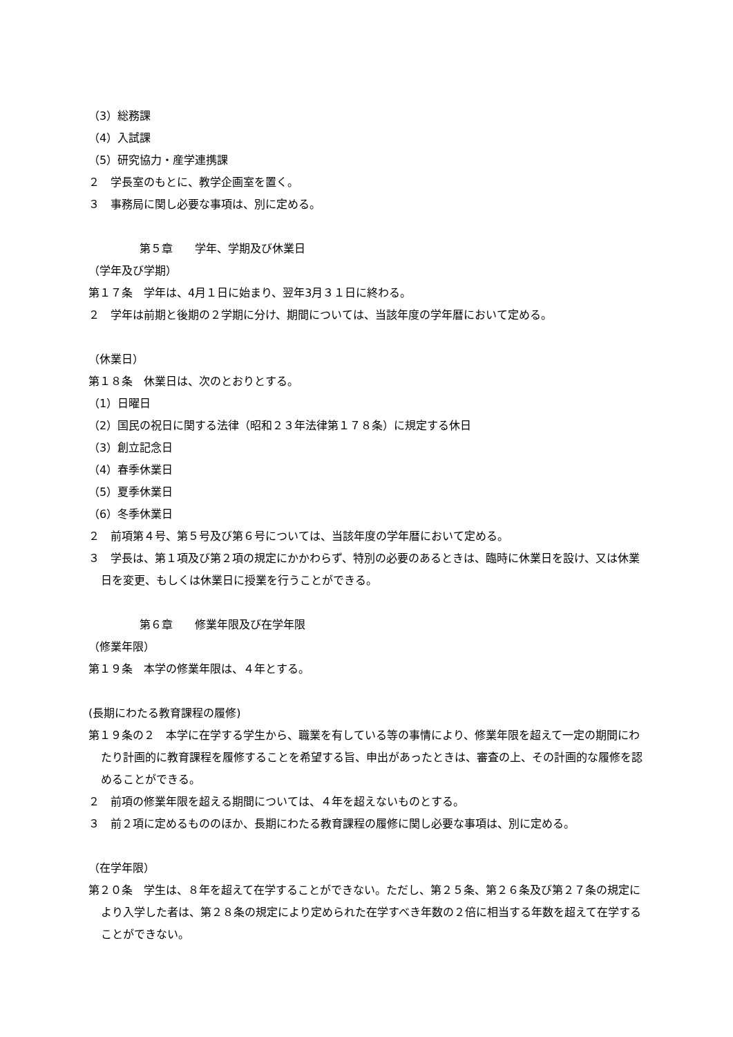（3）総務課
（4）入試課
（5）研究協力・産学連携課
２　学長室のもとに、教学企画室を置く。
３　事務局に関し必要な事項は、別に定める。
第５章　　学年、学期及び休業日
（学年及び学期）
第１７条　学年は、4月１日に始まり、翌年3月３１日に終わる。
２　学年は前期と後期の２学期に分け、期間については、当該年度の学年暦において定める。
（休業日）
第１８条　休業日は、次のとおりとする。
（1）日曜日
（2）国民の祝日に関する法律（昭和２３年法律第１７８条）に規定する休日
（3）創立記念日
（4）春季休業日
（5）夏季休業日
（6）冬季休業日
２　前項第４号、第５号及び第６号については、当該年度の学年暦において定める。
３　学長は、第１項及び第２項の規定にかかわらず、特別の必要のあるときは、臨時に休業日を設け、又は休業日を変更、もしくは休業日に授業を行うことができる。
第６章　　修業年限及び在学年限
（修業年限）
第１９条　本学の修業年限は、４年とする。
(長期にわたる教育課程の履修)
第１９条の２　本学に在学する学生から、職業を有している等の事情により、修業年限を超えて一定の期間にわたり計画的に教育課程を履修することを希望する旨、申出があったときは、審査の上、その計画的な履修を認めることができる。
２　前項の修業年限を超える期間については、４年を超えないものとする。
３　前２項に定めるもののほか、長期にわたる教育課程の履修に関し必要な事項は、別に定める。
（在学年限）
第２０条　学生は、８年を超えて在学することができない。ただし、第２５条、第２６条及び第２７条の規定により入学した者は、第２８条の規定により定められた在学すべき年数の２倍に相当する年数を超えて在学することができない。